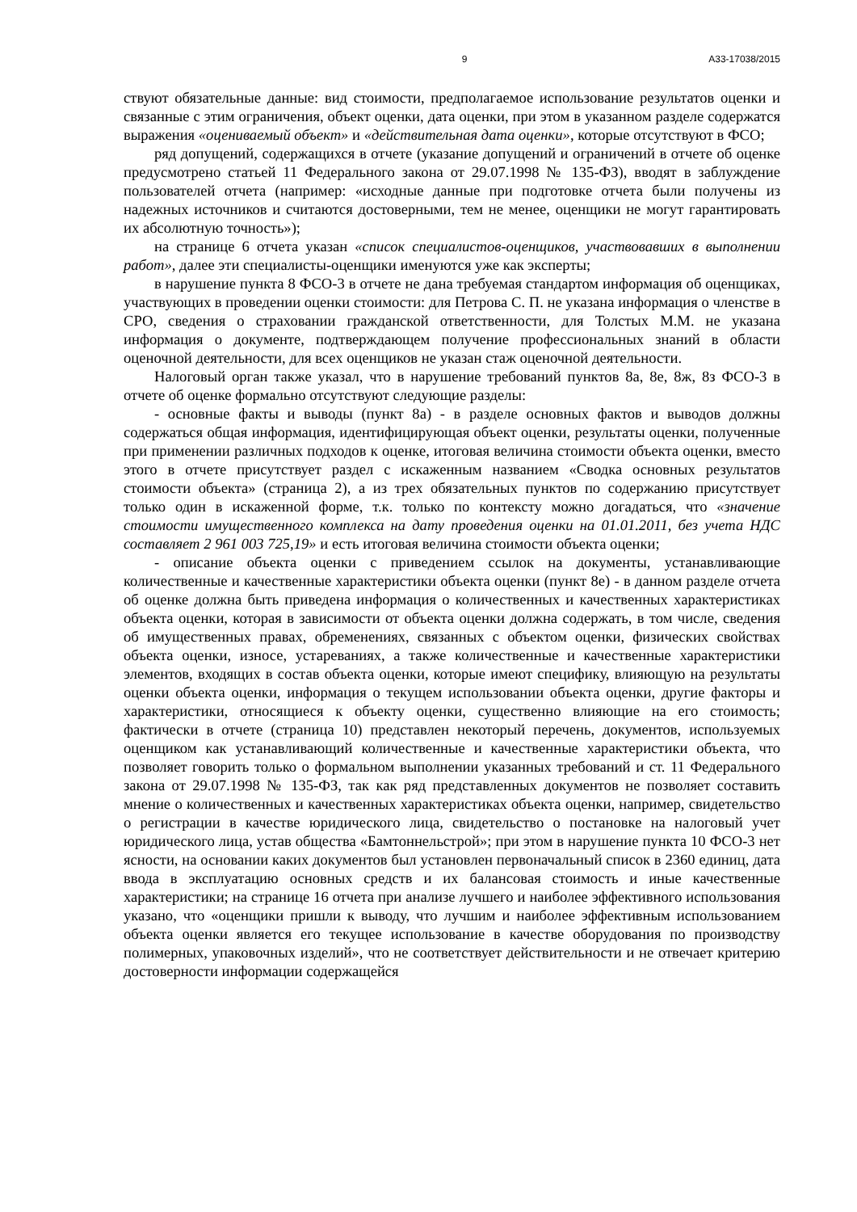9 А33-17038/2015
ствуют обязательные данные: вид стоимости, предполагаемое использование результатов оценки и связанные с этим ограничения, объект оценки, дата оценки, при этом в указанном разделе содержатся выражения «оцениваемый объект» и «действительная дата оценки», которые отсутствуют в ФСО;
ряд допущений, содержащихся в отчете (указание допущений и ограничений в отчете об оценке предусмотрено статьей 11 Федерального закона от 29.07.1998 № 135-ФЗ), вводят в заблуждение пользователей отчета (например: «исходные данные при подготовке отчета были получены из надежных источников и считаются достоверными, тем не менее, оценщики не могут гарантировать их абсолютную точность»);
на странице 6 отчета указан «список специалистов-оценщиков, участвовавших в выполнении работ», далее эти специалисты-оценщики именуются уже как эксперты;
в нарушение пункта 8 ФСО-3 в отчете не дана требуемая стандартом информация об оценщиках, участвующих в проведении оценки стоимости: для Петрова С. П. не указана информация о членстве в СРО, сведения о страховании гражданской ответственности, для Толстых М.М. не указана информация о документе, подтверждающем получение профессиональных знаний в области оценочной деятельности, для всех оценщиков не указан стаж оценочной деятельности.
Налоговый орган также указал, что в нарушение требований пунктов 8а, 8е, 8ж, 8з ФСО-3 в отчете об оценке формально отсутствуют следующие разделы:
- основные факты и выводы (пункт 8а) - в разделе основных фактов и выводов должны содержаться общая информация, идентифицирующая объект оценки, результаты оценки, полученные при применении различных подходов к оценке, итоговая величина стоимости объекта оценки, вместо этого в отчете присутствует раздел с искаженным названием «Сводка основных результатов стоимости объекта» (страница 2), а из трех обязательных пунктов по содержанию присутствует только один в искаженной форме, т.к. только по контексту можно догадаться, что «значение стоимости имущественного комплекса на дату проведения оценки на 01.01.2011, без учета НДС составляет 2 961 003 725,19» и есть итоговая величина стоимости объекта оценки;
- описание объекта оценки с приведением ссылок на документы, устанавливающие количественные и качественные характеристики объекта оценки (пункт 8е) - в данном разделе отчета об оценке должна быть приведена информация о количественных и качественных характеристиках объекта оценки, которая в зависимости от объекта оценки должна содержать, в том числе, сведения об имущественных правах, обременениях, связанных с объектом оценки, физических свойствах объекта оценки, износе, устареваниях, а также количественные и качественные характеристики элементов, входящих в состав объекта оценки, которые имеют специфику, влияющую на результаты оценки объекта оценки, информация о текущем использовании объекта оценки, другие факторы и характеристики, относящиеся к объекту оценки, существенно влияющие на его стоимость; фактически в отчете (страница 10) представлен некоторый перечень, документов, используемых оценщиком как устанавливающий количественные и качественные характеристики объекта, что позволяет говорить только о формальном выполнении указанных требований и ст. 11 Федерального закона от 29.07.1998 № 135-ФЗ, так как ряд представленных документов не позволяет составить мнение о количественных и качественных характеристиках объекта оценки, например, свидетельство о регистрации в качестве юридического лица, свидетельство о постановке на налоговый учет юридического лица, устав общества «Бамтоннельстрой»; при этом в нарушение пункта 10 ФСО-3 нет ясности, на основании каких документов был установлен первоначальный список в 2360 единиц, дата ввода в эксплуатацию основных средств и их балансовая стоимость и иные качественные характеристики; на странице 16 отчета при анализе лучшего и наиболее эффективного использования указано, что «оценщики пришли к выводу, что лучшим и наиболее эффективным использованием объекта оценки является его текущее использование в качестве оборудования по производству полимерных, упаковочных изделий», что не соответствует действительности и не отвечает критерию достоверности информации содержащейся